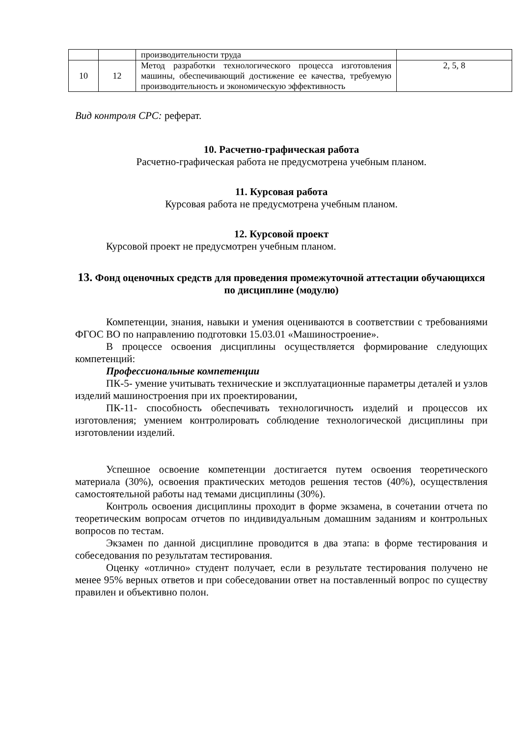| | | производительности труда | |
| 10 | 12 | Метод разработки технологического процесса изготовления машины, обеспечивающий достижение ее качества, требуемую производительность и экономическую эффективность | 2, 5, 8 |
Вид контроля СРС: реферат.
10. Расчетно-графическая работа
Расчетно-графическая работа не предусмотрена учебным планом.
11. Курсовая работа
Курсовая работа не предусмотрена учебным планом.
12. Курсовой проект
Курсовой проект не предусмотрен учебным планом.
13. Фонд оценочных средств для проведения промежуточной аттестации обучающихся по дисциплине (модулю)
Компетенции, знания, навыки и умения оцениваются в соответствии с требованиями ФГОС ВО по направлению подготовки 15.03.01 «Машиностроение».
В процессе освоения дисциплины осуществляется формирование следующих компетенций:
Профессиональные компетенции
ПК-5- умение учитывать технические и эксплуатационные параметры деталей и узлов изделий машиностроения при их проектировании,
ПК-11- способность обеспечивать технологичность изделий и процессов их изготовления; умением контролировать соблюдение технологической дисциплины при изготовлении изделий.
Успешное освоение компетенции достигается путем освоения теоретического материала (30%), освоения практических методов решения тестов (40%), осуществления самостоятельной работы над темами дисциплины (30%).
Контроль освоения дисциплины проходит в форме экзамена, в сочетании отчета по теоретическим вопросам отчетов по индивидуальным домашним заданиям и контрольных вопросов по тестам.
Экзамен по данной дисциплине проводится в два этапа: в форме тестирования и собеседования по результатам тестирования.
Оценку «отлично» студент получает, если в результате тестирования получено не менее 95% верных ответов и при собеседовании ответ на поставленный вопрос по существу правилен и объективно полон.